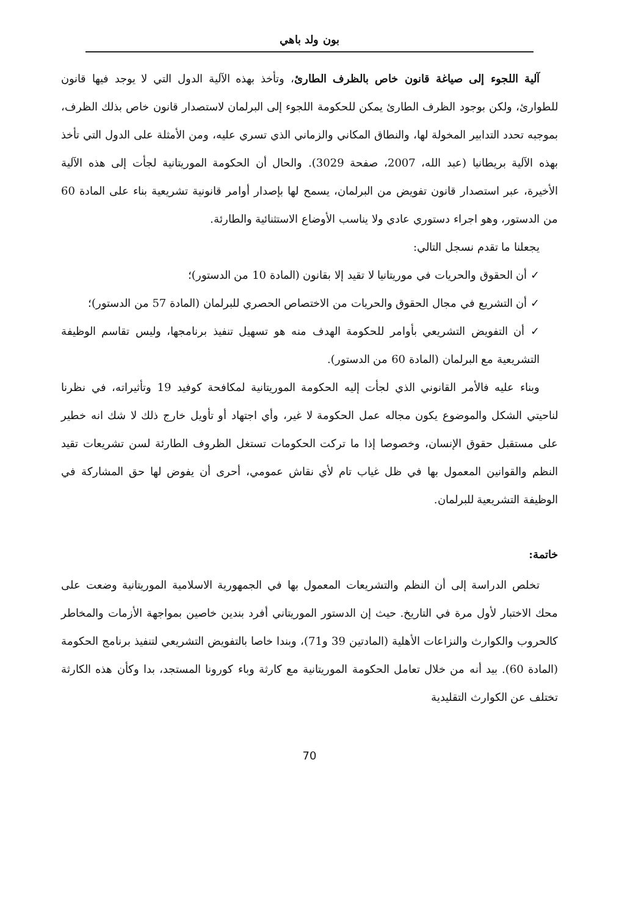بون ولد باهي
آلية اللجوء إلى صياغة قانون خاص بالظرف الطارئ، وتأخذ بهذه الآلية الدول التي لا يوجد فيها قانون للطوارئ، ولكن بوجود الظرف الطارئ يمكن للحكومة اللجوء إلى البرلمان لاستصدار قانون خاص بذلك الظرف، بموجبه تحدد التدابير المخولة لها، والنطاق المكاني والزماني الذي تسري عليه، ومن الأمثلة على الدول التي تأخذ بهذه الآلية بريطانيا (عبد الله، 2007، صفحة 3029). والحال أن الحكومة الموريتانية لجأت إلى هذه الآلية الأخيرة، عبر استصدار قانون تفويض من البرلمان، يسمح لها بإصدار أوامر قانونية تشريعية بناء على المادة 60 من الدستور، وهو اجراء دستوري عادي ولا يناسب الأوضاع الاستثنائية والطارئة.
يجعلنا ما تقدم نسجل التالي:
✓ أن الحقوق والحريات في موريتانيا لا تقيد إلا بقانون (المادة 10 من الدستور)؛
✓ أن التشريع في مجال الحقوق والحريات من الاختصاص الحصري للبرلمان (المادة 57 من الدستور)؛
✓ أن التفويض التشريعي بأوامر للحكومة الهدف منه هو تسهيل تنفيذ برنامجها، وليس تقاسم الوظيفة التشريعية مع البرلمان (المادة 60 من الدستور).
وبناء عليه فالأمر القانوني الذي لجأت إليه الحكومة الموريتانية لمكافحة كوفيد 19 وتأثيراته، في نظرنا لناحيتي الشكل والموضوع يكون مجاله عمل الحكومة لا غير، وأي اجتهاد أو تأويل خارج ذلك لا شك انه خطير على مستقبل حقوق الإنسان، وخصوصا إذا ما تركت الحكومات تستغل الظروف الطارئة لسن تشريعات تقيد النظم والقوانين المعمول بها في ظل غياب تام لأي نقاش عمومي، أحرى أن يفوض لها حق المشاركة في الوظيفة التشريعية للبرلمان.
خاتمة:
تخلص الدراسة إلى أن النظم والتشريعات المعمول بها في الجمهورية الاسلامية الموريتانية وضعت على محك الاختبار لأول مرة في التاريخ. حيث إن الدستور الموريتاني أفرد بندين خاصين بمواجهة الأزمات والمخاطر كالحروب والكوارث والنزاعات الأهلية (المادتين 39 و71)، وبندا خاصا بالتفويض التشريعي لتنفيذ برنامج الحكومة (المادة 60). بيد أنه من خلال تعامل الحكومة الموريتانية مع كارثة وباء كورونا المستجد، بدا وكأن هذه الكارثة تختلف عن الكوارث التقليدية
70